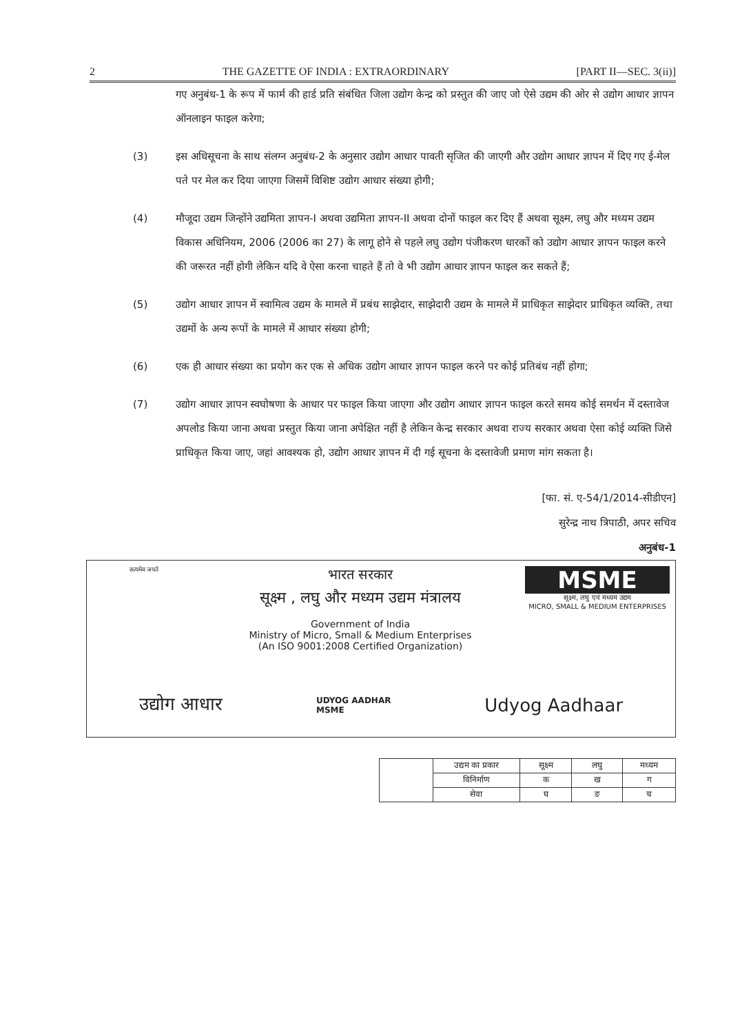2 THE GAZETTE OF INDIA : EXTRAORDINARY [PART II—SEC. 3(ii)]
गए अनुबंध-1 के रूप में फार्म की हार्ड प्रति संबंधित जिला उद्योग केन्द्र को प्रस्तुत की जाए जो ऐसे उद्यम की ओर से उद्योग आधार ज्ञापन ऑनलाइन फाइल करेगा;
(3) इस अधिसूचना के साथ संलग्न अनुबंध-2 के अनुसार उद्योग आधार पावती सृजित की जाएगी और उद्योग आधार ज्ञापन में दिए गए ई-मेल पते पर मेल कर दिया जाएगा जिसमें विशिष्ट उद्योग आधार संख्या होगी;
(4) मौजूदा उद्यम जिन्होंने उद्यमिता ज्ञापन-I अथवा उद्यमिता ज्ञापन-II अथवा दोनों फाइल कर दिए हैं अथवा सूक्ष्म, लघु और मध्यम उद्यम विकास अधिनियम, 2006 (2006 का 27) के लागू होने से पहले लघु उद्योग पंजीकरण धारकों को उद्योग आधार ज्ञापन फाइल करने की जरूरत नहीं होगी लेकिन यदि वे ऐसा करना चाहते हैं तो वे भी उद्योग आधार ज्ञापन फाइल कर सकते हैं;
(5) उद्योग आधार ज्ञापन में स्वामित्व उद्यम के मामले में प्रबंध साझेदार, साझेदारी उद्यम के मामले में प्राधिकृत साझेदार प्राधिकृत व्यक्ति, तथा उद्यमों के अन्य रूपों के मामले में आधार संख्या होगी;
(6) एक ही आधार संख्या का प्रयोग कर एक से अधिक उद्योग आधार ज्ञापन फाइल करने पर कोई प्रतिबंध नहीं होगा;
(7) उद्योग आधार ज्ञापन स्वघोषणा के आधार पर फाइल किया जाएगा और उद्योग आधार ज्ञापन फाइल करते समय कोई समर्थन में दस्तावेज अपलोड किया जाना अथवा प्रस्तुत किया जाना अपेक्षित नहीं है लेकिन केन्द्र सरकार अथवा राज्य सरकार अथवा ऐसा कोई व्यक्ति जिसे प्राधिकृत किया जाए, जहां आवश्यक हो, उद्योग आधार ज्ञापन में दी गई सूचना के दस्तावेजी प्रमाण मांग सकता है।
[फा. सं. ए-54/1/2014-सीडीएन]
सुरेन्द्र नाथ त्रिपाठी, अपर सचिव
अनुबंध-1
सत्यमेव जयते
भारत सरकार
सूक्ष्म , लघु और मध्यम उद्यम मंत्रालय
Government of India
Ministry of Micro, Small & Medium Enterprises
(An ISO 9001:2008 Certified Organization)
MSME
सूक्ष्म, लघु एवं मध्यम उद्यम
MICRO, SMALL & MEDIUM ENTERPRISES
उद्योग आधार UDYOG AADHAR
MSME Udyog Aadhaar
| | उद्यम का प्रकार | सूक्ष्म | लघु | मध्यम |
| | विनिर्माण | क | ख | ग |
| | सेवा | घ | ङ | च |